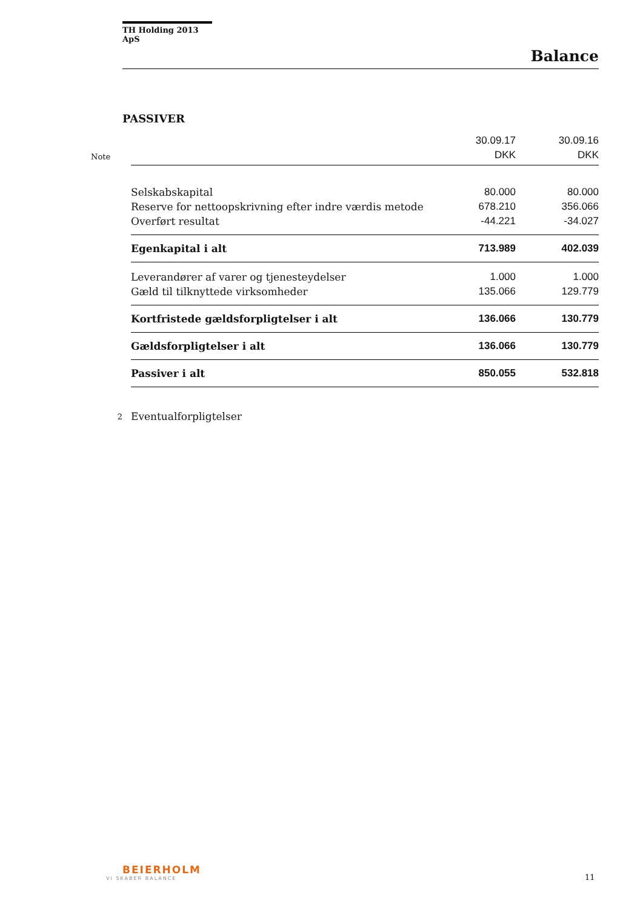TH Holding 2013 ApS
Balance
PASSIVER
| | | 30.09.17 | 30.09.16 |
| Note | | DKK | DKK |
| | Selskabskapital | 80.000 | 80.000 |
| | Reserve for nettoopskrivning efter indre værdis metode | 678.210 | 356.066 |
| | Overført resultat | -44.221 | -34.027 |
| | Egenkapital i alt | 713.989 | 402.039 |
| | Leverandører af varer og tjenesteydelser | 1.000 | 1.000 |
| | Gæld til tilknyttede virksomheder | 135.066 | 129.779 |
| | Kortfristede gældsforpligtelser i alt | 136.066 | 130.779 |
| | Gældsforpligtelser i alt | 136.066 | 130.779 |
| | Passiver i alt | 850.055 | 532.818 |
| 2 | Eventualforpligtelser | | |
BEIERHOLM
VI SKABER BALANCE
11